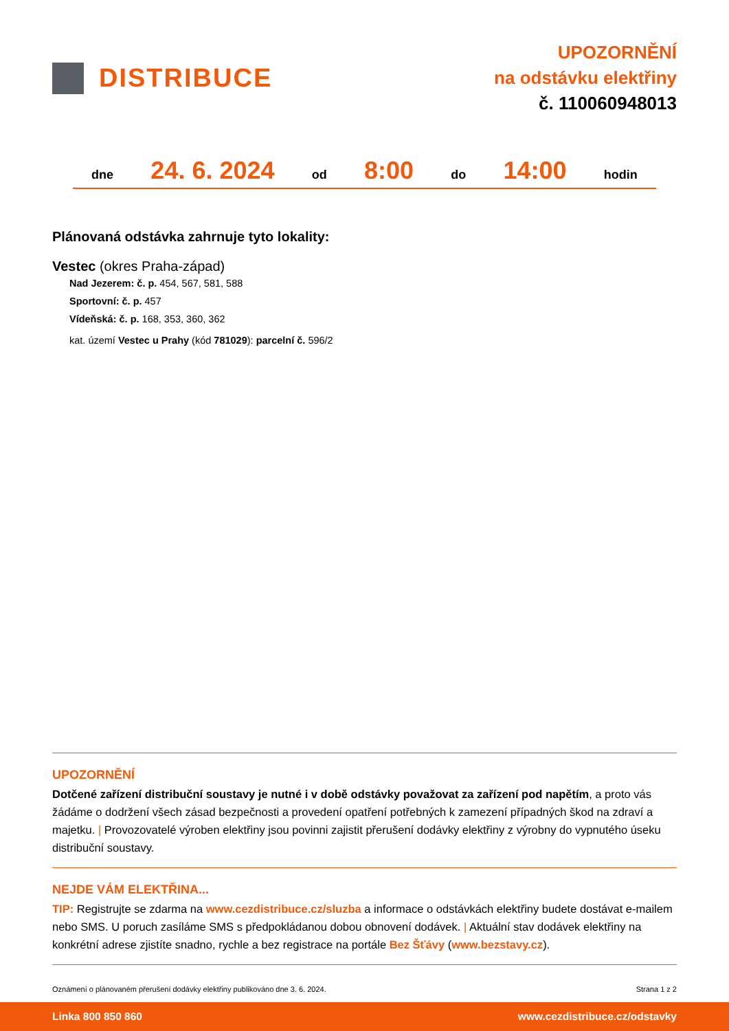DISTRIBUCE
UPOZORNĚNÍ
na odstávku elektřiny
č. 110060948013
dne 24. 6. 2024 od 8:00 do 14:00 hodin
Plánovaná odstávka zahrnuje tyto lokality:
Vestec (okres Praha-západ)
Nad Jezerem: č. p. 454, 567, 581, 588
Sportovní: č. p. 457
Vídeňská: č. p. 168, 353, 360, 362
kat. území Vestec u Prahy (kód 781029): parcelní č. 596/2
UPOZORNĚNÍ
Dotčené zařízení distribuční soustavy je nutné i v době odstávky považovat za zařízení pod napětím, a proto vás žádáme o dodržení všech zásad bezpečnosti a provedení opatření potřebných k zamezení případných škod na zdraví a majetku. | Provozovatelé výroben elektřiny jsou povinni zajistit přerušení dodávky elektřiny z výrobny do vypnutého úseku distribuční soustavy.
NEJDE VÁM ELEKTŘINA...
TIP: Registrujte se zdarma na www.cezdistribuce.cz/sluzba a informace o odstávkách elektřiny budete dostávat e-mailem nebo SMS. U poruch zasíláme SMS s předpokládanou dobou obnovení dodávek. | Aktuální stav dodávek elektřiny na konkrétní adrese zjistíte snadno, rychle a bez registrace na portále Bez Šťávy (www.bezstavy.cz).
Oznámení o plánovaném přerušení dodávky elektřiny publikováno dne 3. 6. 2024. Strana 1 z 2
Linka 800 850 860 www.cezdistribuce.cz/odstavky